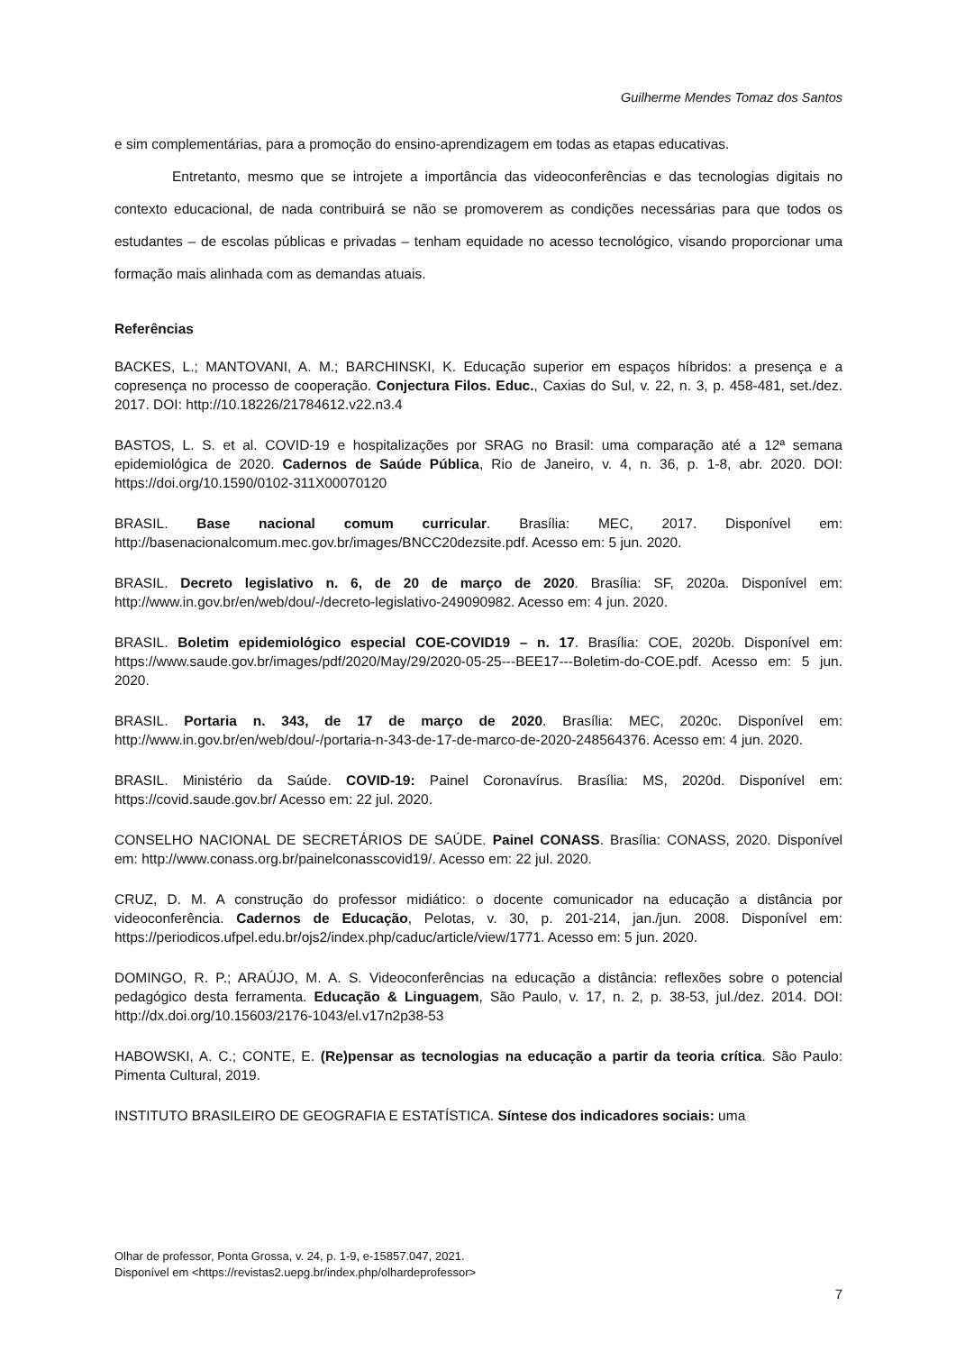Guilherme Mendes Tomaz dos Santos
e sim complementárias, para a promoção do ensino-aprendizagem em todas as etapas educativas.
Entretanto, mesmo que se introjete a importância das videoconferências e das tecnologias digitais no contexto educacional, de nada contribuirá se não se promoverem as condições necessárias para que todos os estudantes – de escolas públicas e privadas – tenham equidade no acesso tecnológico, visando proporcionar uma formação mais alinhada com as demandas atuais.
Referências
BACKES, L.; MANTOVANI, A. M.; BARCHINSKI, K. Educação superior em espaços híbridos: a presença e a copresença no processo de cooperação. Conjectura Filos. Educ., Caxias do Sul, v. 22, n. 3, p. 458-481, set./dez. 2017. DOI: http://10.18226/21784612.v22.n3.4
BASTOS, L. S. et al. COVID-19 e hospitalizações por SRAG no Brasil: uma comparação até a 12ª semana epidemiológica de 2020. Cadernos de Saúde Pública, Rio de Janeiro, v. 4, n. 36, p. 1-8, abr. 2020. DOI: https://doi.org/10.1590/0102-311X00070120
BRASIL. Base nacional comum curricular. Brasília: MEC, 2017. Disponível em: http://basenacionalcomum.mec.gov.br/images/BNCC20dezsite.pdf. Acesso em: 5 jun. 2020.
BRASIL. Decreto legislativo n. 6, de 20 de março de 2020. Brasília: SF, 2020a. Disponível em: http://www.in.gov.br/en/web/dou/-/decreto-legislativo-249090982. Acesso em: 4 jun. 2020.
BRASIL. Boletim epidemiológico especial COE-COVID19 – n. 17. Brasília: COE, 2020b. Disponível em: https://www.saude.gov.br/images/pdf/2020/May/29/2020-05-25---BEE17---Boletim-do-COE.pdf. Acesso em: 5 jun. 2020.
BRASIL. Portaria n. 343, de 17 de março de 2020. Brasília: MEC, 2020c. Disponível em: http://www.in.gov.br/en/web/dou/-/portaria-n-343-de-17-de-marco-de-2020-248564376. Acesso em: 4 jun. 2020.
BRASIL. Ministério da Saúde. COVID-19: Painel Coronavírus. Brasília: MS, 2020d. Disponível em: https://covid.saude.gov.br/ Acesso em: 22 jul. 2020.
CONSELHO NACIONAL DE SECRETÁRIOS DE SAÚDE. Painel CONASS. Brasília: CONASS, 2020. Disponível em: http://www.conass.org.br/painelconasscovid19/. Acesso em: 22 jul. 2020.
CRUZ, D. M. A construção do professor midiático: o docente comunicador na educação a distância por videoconferência. Cadernos de Educação, Pelotas, v. 30, p. 201-214, jan./jun. 2008. Disponível em: https://periodicos.ufpel.edu.br/ojs2/index.php/caduc/article/view/1771. Acesso em: 5 jun. 2020.
DOMINGO, R. P.; ARAÚJO, M. A. S. Videoconferências na educação a distância: reflexões sobre o potencial pedagógico desta ferramenta. Educação & Linguagem, São Paulo, v. 17, n. 2, p. 38-53, jul./dez. 2014. DOI: http://dx.doi.org/10.15603/2176-1043/el.v17n2p38-53
HABOWSKI, A. C.; CONTE, E. (Re)pensar as tecnologias na educação a partir da teoria crítica. São Paulo: Pimenta Cultural, 2019.
INSTITUTO BRASILEIRO DE GEOGRAFIA E ESTATÍSTICA. Síntese dos indicadores sociais: uma
Olhar de professor, Ponta Grossa, v. 24, p. 1-9, e-15857.047, 2021.
Disponível em <https://revistas2.uepg.br/index.php/olhardeprofessor>
7